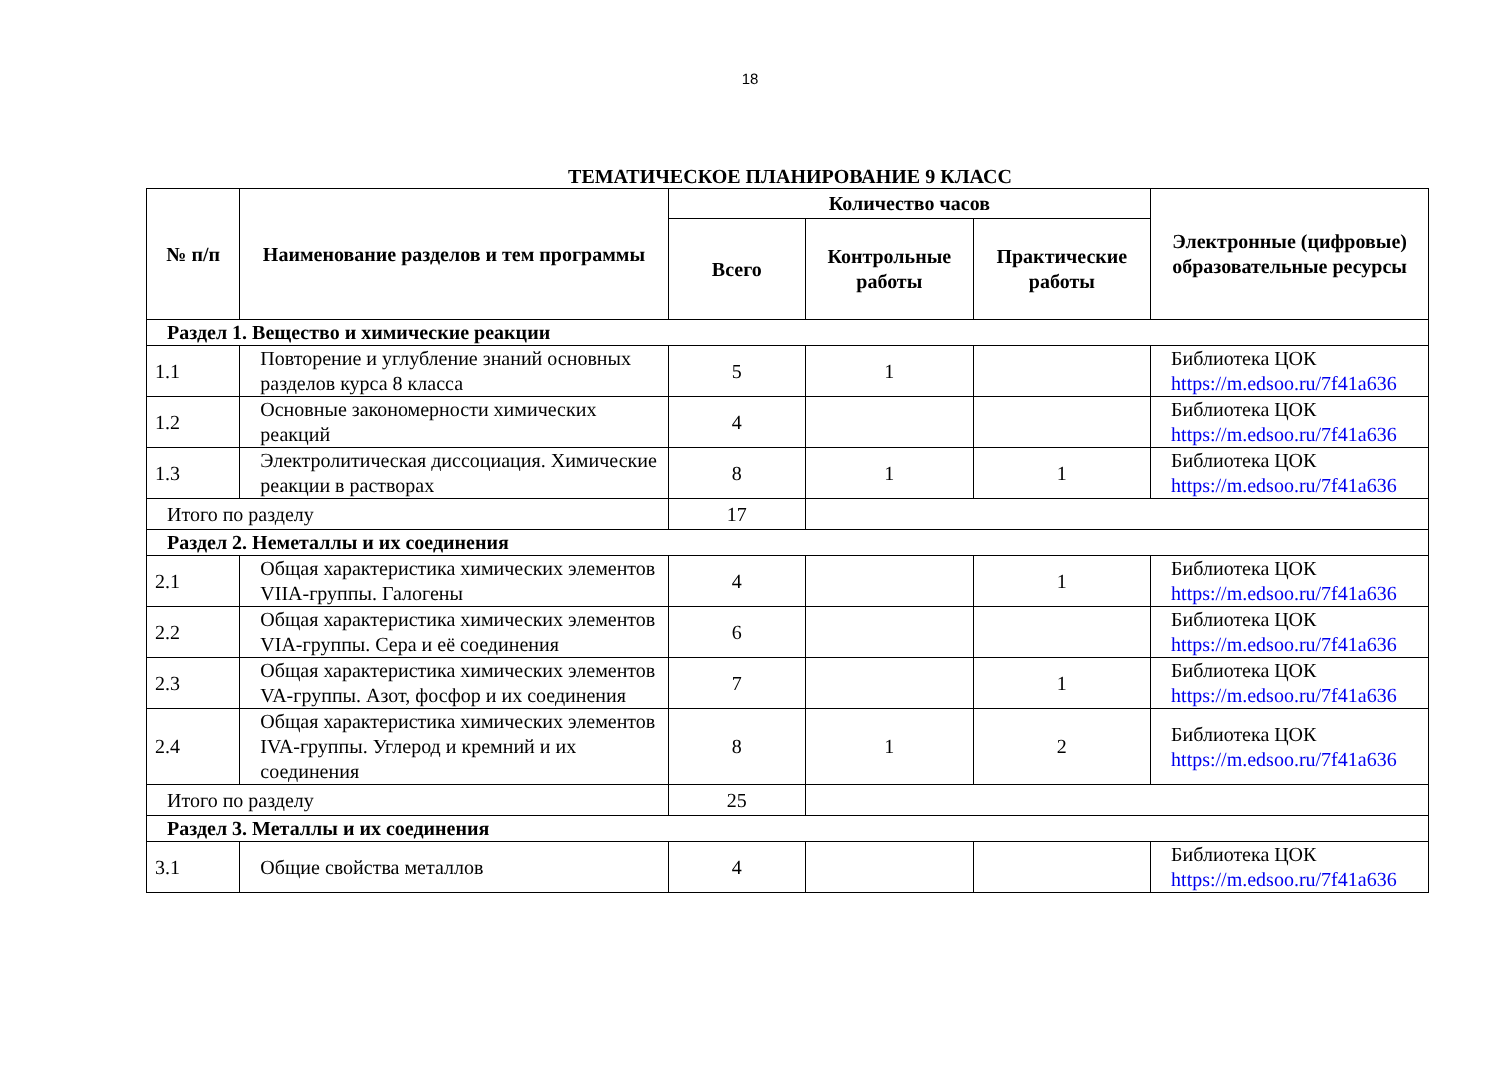18
ТЕМАТИЧЕСКОЕ ПЛАНИРОВАНИЕ 9 КЛАСС
| № п/п | Наименование разделов и тем программы | Количество часов | | | Электронные (цифровые) образовательные ресурсы |
| --- | --- | --- | --- | --- | --- |
| | | Всего | Контрольные работы | Практические работы | |
| Раздел 1. Вещество и химические реакции | | | | | |
| 1.1 | Повторение и углубление знаний основных разделов курса 8 класса | 5 | 1 | | Библиотека ЦОК https://m.edsoo.ru/7f41a636 |
| 1.2 | Основные закономерности химических реакций | 4 | | | Библиотека ЦОК https://m.edsoo.ru/7f41a636 |
| 1.3 | Электролитическая диссоциация. Химические реакции в растворах | 8 | 1 | 1 | Библиотека ЦОК https://m.edsoo.ru/7f41a636 |
| Итого по разделу | | 17 | | | |
| Раздел 2. Неметаллы и их соединения | | | | | |
| 2.1 | Общая характеристика химических элементов VIIA-группы. Галогены | 4 | | 1 | Библиотека ЦОК https://m.edsoo.ru/7f41a636 |
| 2.2 | Общая характеристика химических элементов VIA-группы. Сера и её соединения | 6 | | | Библиотека ЦОК https://m.edsoo.ru/7f41a636 |
| 2.3 | Общая характеристика химических элементов VA-группы. Азот, фосфор и их соединения | 7 | | 1 | Библиотека ЦОК https://m.edsoo.ru/7f41a636 |
| 2.4 | Общая характеристика химических элементов IVA-группы. Углерод и кремний и их соединения | 8 | 1 | 2 | Библиотека ЦОК https://m.edsoo.ru/7f41a636 |
| Итого по разделу | | 25 | | | |
| Раздел 3. Металлы и их соединения | | | | | |
| 3.1 | Общие свойства металлов | 4 | | | Библиотека ЦОК https://m.edsoo.ru/7f41a636 |